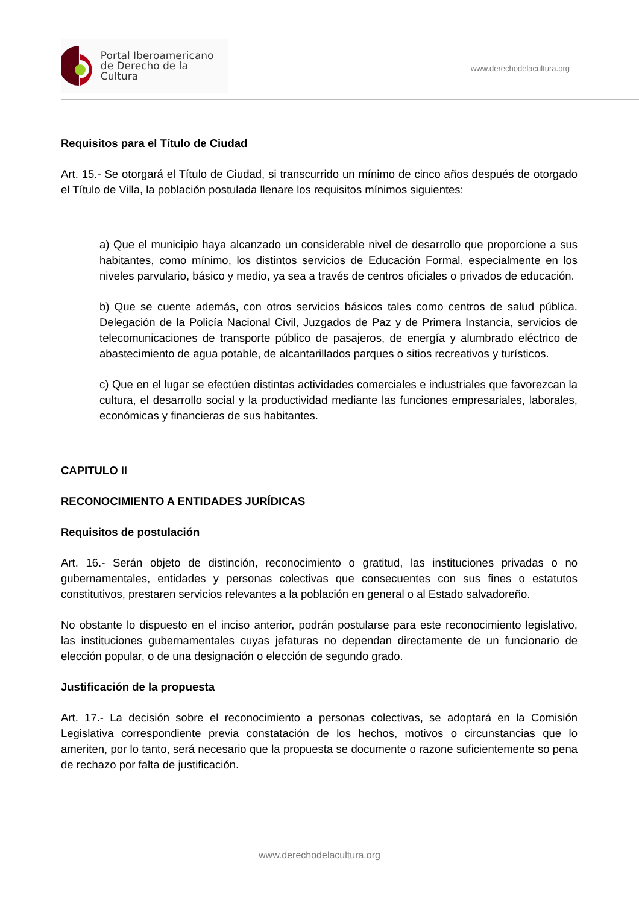Portal Iberoamericano
de Derecho de la Cultura
www.derechodelacultura.org
Requisitos para el Título de Ciudad
Art. 15.- Se otorgará el Título de Ciudad, si transcurrido un mínimo de cinco años después de otorgado el Título de Villa, la población postulada llenare los requisitos mínimos siguientes:
a) Que el municipio haya alcanzado un considerable nivel de desarrollo que proporcione a sus habitantes, como mínimo, los distintos servicios de Educación Formal, especialmente en los niveles parvulario, básico y medio, ya sea a través de centros oficiales o privados de educación.
b) Que se cuente además, con otros servicios básicos tales como centros de salud pública. Delegación de la Policía Nacional Civil, Juzgados de Paz y de Primera Instancia, servicios de telecomunicaciones de transporte público de pasajeros, de energía y alumbrado eléctrico de abastecimiento de agua potable, de alcantarillados parques o sitios recreativos y turísticos.
c) Que en el lugar se efectúen distintas actividades comerciales e industriales que favorezcan la cultura, el desarrollo social y la productividad mediante las funciones empresariales, laborales, económicas y financieras de sus habitantes.
CAPITULO II
RECONOCIMIENTO A ENTIDADES JURÍDICAS
Requisitos de postulación
Art. 16.- Serán objeto de distinción, reconocimiento o gratitud, las instituciones privadas o no gubernamentales, entidades y personas colectivas que consecuentes con sus fines o estatutos constitutivos, prestaren servicios relevantes a la población en general o al Estado salvadoreño.
No obstante lo dispuesto en el inciso anterior, podrán postularse para este reconocimiento legislativo, las instituciones gubernamentales cuyas jefaturas no dependan directamente de un funcionario de elección popular, o de una designación o elección de segundo grado.
Justificación de la propuesta
Art. 17.- La decisión sobre el reconocimiento a personas colectivas, se adoptará en la Comisión Legislativa correspondiente previa constatación de los hechos, motivos o circunstancias que lo ameriten, por lo tanto, será necesario que la propuesta se documente o razone suficientemente so pena de rechazo por falta de justificación.
www.derechodelacultura.org